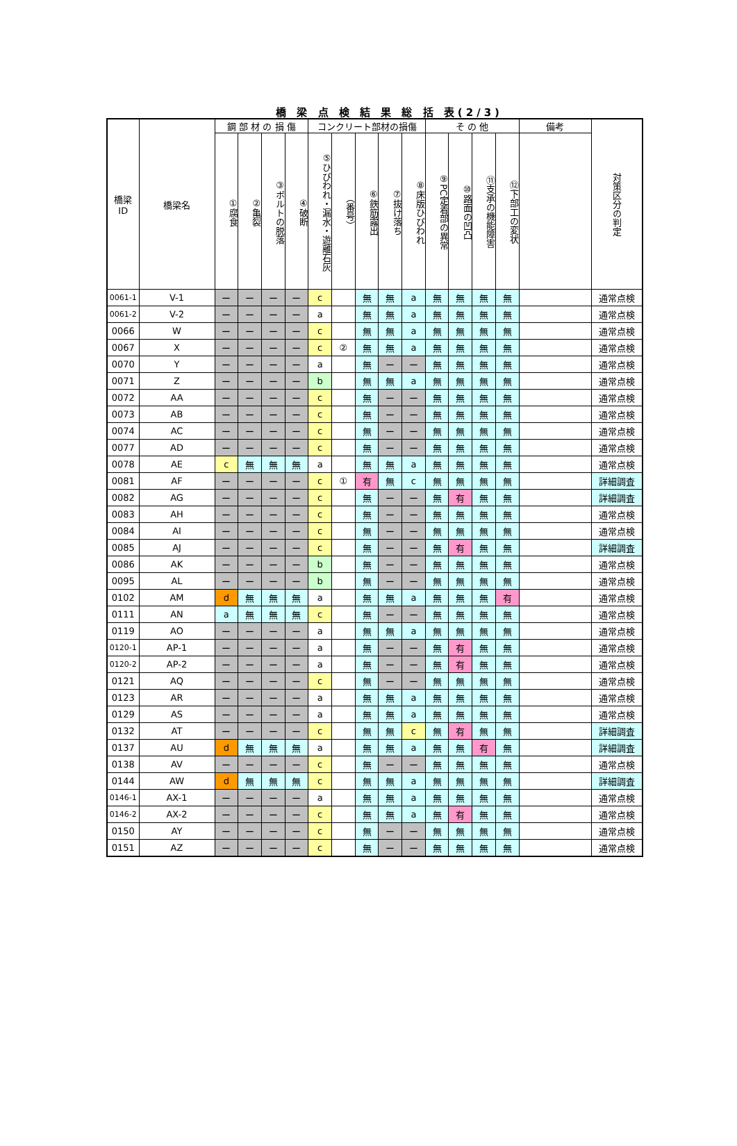橋 梁 点 検 結 果 総 括 表(2/3)
| 橋梁 ID | 橋梁名 | 鋼 部 材 の 損 傷 | | | | コンクリート部材の損傷 | | | | | そ の 他 | | | | 備考 | 対策区分の判定 |
| --- | --- | --- | --- | --- | --- | --- | --- | --- | --- | --- | --- | --- | --- | --- | --- | --- |
| | | ①腐食 | ②亀裂 | ③ボルトの脱落 | ④破断 | ⑤ひびわれ・漏水・遊離石灰 | （番号） | ⑥鉄筋露出 | ⑦抜け落ち | ⑧床版ひびわれ | ⑨PC定着部の異常 | ⑩路面の凹凸 | ⑪支承の機能障害 | ⑫下部工の変状 | | |
| 0061-1 | V-1 | ー | ー | ー | ー | c | | 無 | 無 | a | 無 | 無 | 無 | 無 | | 通常点検 |
| 0061-2 | V-2 | ー | ー | ー | ー | a | | 無 | 無 | a | 無 | 無 | 無 | 無 | | 通常点検 |
| 0066 | W | ー | ー | ー | ー | c | | 無 | 無 | a | 無 | 無 | 無 | 無 | | 通常点検 |
| 0067 | X | ー | ー | ー | ー | c | ② | 無 | 無 | a | 無 | 無 | 無 | 無 | | 通常点検 |
| 0070 | Y | ー | ー | ー | ー | a | | 無 | ー | ー | 無 | 無 | 無 | 無 | | 通常点検 |
| 0071 | Z | ー | ー | ー | ー | b | | 無 | 無 | a | 無 | 無 | 無 | 無 | | 通常点検 |
| 0072 | AA | ー | ー | ー | ー | c | | 無 | ー | ー | 無 | 無 | 無 | 無 | | 通常点検 |
| 0073 | AB | ー | ー | ー | ー | c | | 無 | ー | ー | 無 | 無 | 無 | 無 | | 通常点検 |
| 0074 | AC | ー | ー | ー | ー | c | | 無 | ー | ー | 無 | 無 | 無 | 無 | | 通常点検 |
| 0077 | AD | ー | ー | ー | ー | c | | 無 | ー | ー | 無 | 無 | 無 | 無 | | 通常点検 |
| 0078 | AE | c | 無 | 無 | 無 | a | | 無 | 無 | a | 無 | 無 | 無 | 無 | | 通常点検 |
| 0081 | AF | ー | ー | ー | ー | c | ① | 有 | 無 | c | 無 | 無 | 無 | 無 | | 詳細調査 |
| 0082 | AG | ー | ー | ー | ー | c | | 無 | ー | ー | 無 | 有 | 無 | 無 | | 詳細調査 |
| 0083 | AH | ー | ー | ー | ー | c | | 無 | ー | ー | 無 | 無 | 無 | 無 | | 通常点検 |
| 0084 | AI | ー | ー | ー | ー | c | | 無 | ー | ー | 無 | 無 | 無 | 無 | | 通常点検 |
| 0085 | AJ | ー | ー | ー | ー | c | | 無 | ー | ー | 無 | 有 | 無 | 無 | | 詳細調査 |
| 0086 | AK | ー | ー | ー | ー | b | | 無 | ー | ー | 無 | 無 | 無 | 無 | | 通常点検 |
| 0095 | AL | ー | ー | ー | ー | b | | 無 | ー | ー | 無 | 無 | 無 | 無 | | 通常点検 |
| 0102 | AM | d | 無 | 無 | 無 | a | | 無 | 無 | a | 無 | 無 | 無 | 有 | | 通常点検 |
| 0111 | AN | a | 無 | 無 | 無 | c | | 無 | ー | ー | 無 | 無 | 無 | 無 | | 通常点検 |
| 0119 | AO | ー | ー | ー | ー | a | | 無 | 無 | a | 無 | 無 | 無 | 無 | | 通常点検 |
| 0120-1 | AP-1 | ー | ー | ー | ー | a | | 無 | ー | ー | 無 | 有 | 無 | 無 | | 通常点検 |
| 0120-2 | AP-2 | ー | ー | ー | ー | a | | 無 | ー | ー | 無 | 有 | 無 | 無 | | 通常点検 |
| 0121 | AQ | ー | ー | ー | ー | c | | 無 | ー | ー | 無 | 無 | 無 | 無 | | 通常点検 |
| 0123 | AR | ー | ー | ー | ー | a | | 無 | 無 | a | 無 | 無 | 無 | 無 | | 通常点検 |
| 0129 | AS | ー | ー | ー | ー | a | | 無 | 無 | a | 無 | 無 | 無 | 無 | | 通常点検 |
| 0132 | AT | ー | ー | ー | ー | c | | 無 | 無 | c | 無 | 有 | 無 | 無 | | 詳細調査 |
| 0137 | AU | d | 無 | 無 | 無 | a | | 無 | 無 | a | 無 | 無 | 有 | 無 | | 詳細調査 |
| 0138 | AV | ー | ー | ー | ー | c | | 無 | ー | ー | 無 | 無 | 無 | 無 | | 通常点検 |
| 0144 | AW | d | 無 | 無 | 無 | c | | 無 | 無 | a | 無 | 無 | 無 | 無 | | 詳細調査 |
| 0146-1 | AX-1 | ー | ー | ー | ー | a | | 無 | 無 | a | 無 | 無 | 無 | 無 | | 通常点検 |
| 0146-2 | AX-2 | ー | ー | ー | ー | c | | 無 | 無 | a | 無 | 有 | 無 | 無 | | 通常点検 |
| 0150 | AY | ー | ー | ー | ー | c | | 無 | ー | ー | 無 | 無 | 無 | 無 | | 通常点検 |
| 0151 | AZ | ー | ー | ー | ー | c | | 無 | ー | ー | 無 | 無 | 無 | 無 | | 通常点検 |